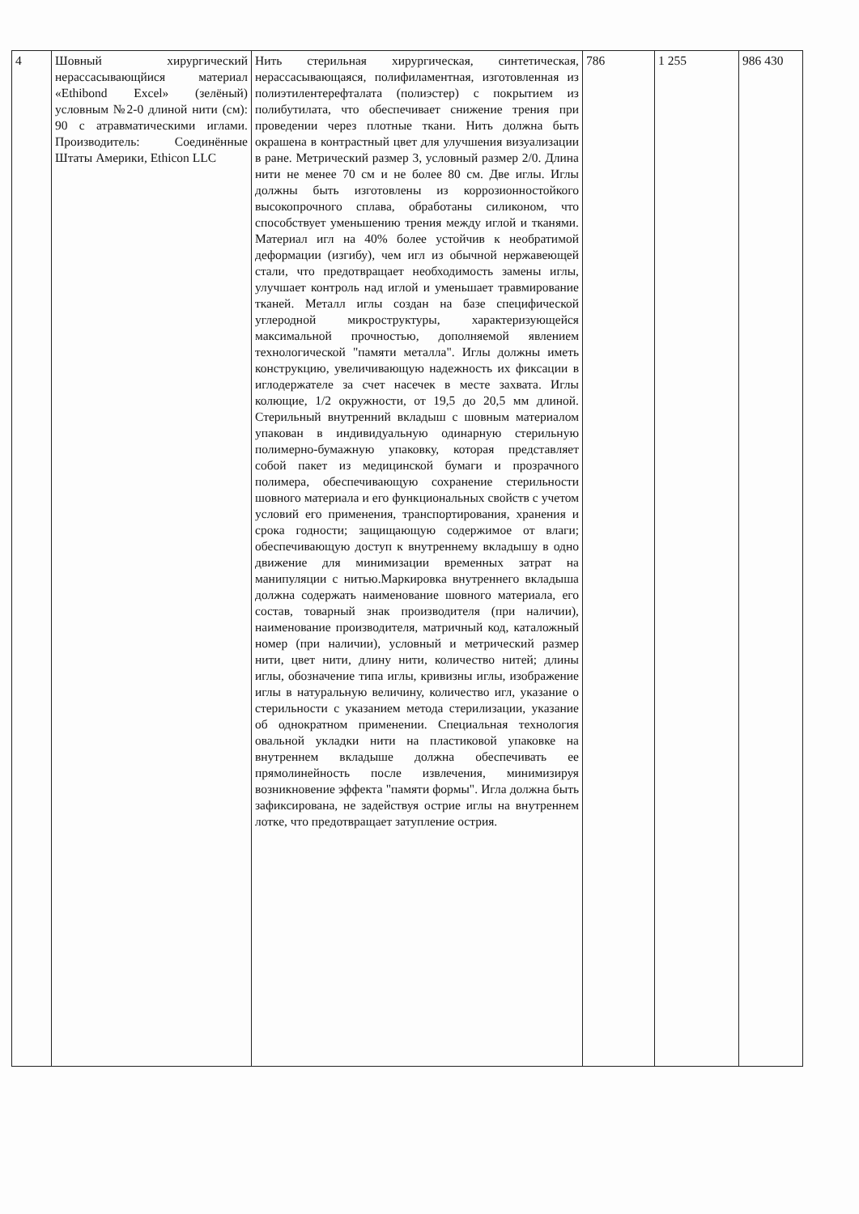| 4 | Шовный хирургический нерассасывающйися материал «Ethibond Excel» (зелёный) условным №2-0 длиной нити (см): 90 с атравматическими иглами. Производитель: Соединённые Штаты Америки, Ethicon LLC | Нить стерильная хирургическая, синтетическая, нерассасывающаяся, полифиламентная, изготовленная из полиэтилентерефталата (полиэстер) с покрытием из полибутилата, что обеспечивает снижение трения при проведении через плотные ткани. Нить должна быть окрашена в контрастный цвет для улучшения визуализации в ране. Метрический размер 3, условный размер 2/0. Длина нити не менее 70 см и не более 80 см. Две иглы. Иглы должны быть изготовлены из коррозионностойкого высокопрочного сплава, обработаны силиконом, что способствует уменьшению трения между иглой и тканями. Материал игл на 40% более устойчив к необратимой деформации (изгибу), чем игл из обычной нержавеющей стали, что предотвращает необходимость замены иглы, улучшает контроль над иглой и уменьшает травмирование тканей. Металл иглы создан на базе специфической углеродной микроструктуры, характеризующейся максимальной прочностью, дополняемой явлением технологической "памяти металла". Иглы должны иметь конструкцию, увеличивающую надежность их фиксации в иглодержателе за счет насечек в месте захвата. Иглы колющие, 1/2 окружности, от 19,5 до 20,5 мм длиной. Стерильный внутренний вкладыш с шовным материалом упакован в индивидуальную одинарную стерильную полимерно-бумажную упаковку, которая представляет собой пакет из медицинской бумаги и прозрачного полимера, обеспечивающую сохранение стерильности шовного материала и его функциональных свойств с учетом условий его применения, транспортирования, хранения и срока годности; защищающую содержимое от влаги; обеспечивающую доступ к внутреннему вкладышу в одно движение для минимизации временных затрат на манипуляции с нитью.Маркировка внутреннего вкладыша должна содержать наименование шовного материала, его состав, товарный знак производителя (при наличии), наименование производителя, матричный код, каталожный номер (при наличии), условный и метрический размер нити, цвет нити, длину нити, количество нитей; длины иглы, обозначение типа иглы, кривизны иглы, изображение иглы в натуральную величину, количество игл, указание о стерильности с указанием метода стерилизации, указание об однократном применении. Специальная технология овальной укладки нити на пластиковой упаковке на внутреннем вкладыше должна обеспечивать ее прямолинейность после извлечения, минимизируя возникновение эффекта "памяти формы". Игла должна быть зафиксирована, не задействуя острие иглы на внутреннем лотке, что предотвращает затупление острия. | 786 | 1 255 | 986 430 |